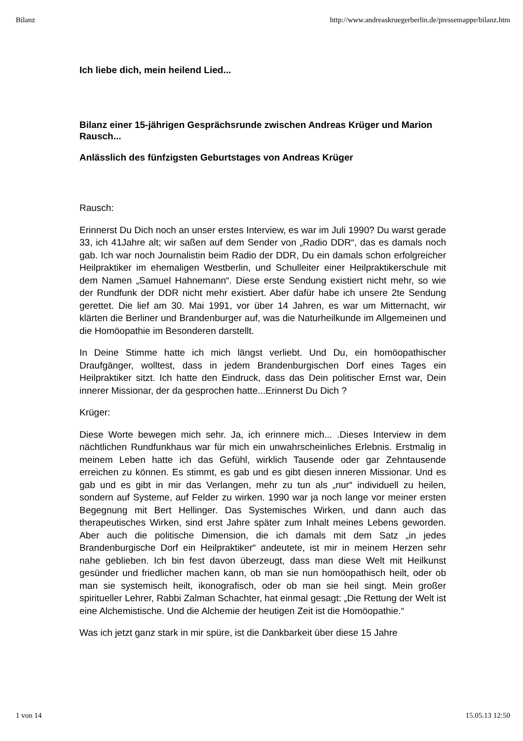Bilanz http://www.andreaskruegerberlin.de/pressemappe/bilanz.htm
Ich liebe dich, mein heilend Lied...
Bilanz einer 15-jährigen Gesprächsrunde zwischen Andreas Krüger und Marion Rausch...
Anlässlich des fünfzigsten Geburtstages von Andreas Krüger
Rausch:
Erinnerst Du Dich noch an unser erstes Interview, es war im Juli 1990? Du warst gerade 33, ich 41Jahre alt; wir saßen auf dem Sender von „Radio DDR“, das es damals noch gab. Ich war noch Journalistin beim Radio der DDR, Du ein damals schon erfolgreicher Heilpraktiker im ehemaligen Westberlin, und Schulleiter einer Heilpraktikerschule mit dem Namen „Samuel Hahnemann“. Diese erste Sendung existiert nicht mehr, so wie der Rundfunk der DDR nicht mehr existiert. Aber dafür habe ich unsere 2te Sendung gerettet. Die lief am 30. Mai 1991, vor über 14 Jahren, es war um Mitternacht, wir klärten die Berliner und Brandenburger auf, was die Naturheilkunde im Allgemeinen und die Homöopathie im Besonderen darstellt.
In Deine Stimme hatte ich mich längst verliebt. Und Du, ein homöopathischer Draufgänger, wolltest, dass in jedem Brandenburgischen Dorf eines Tages ein Heilpraktiker sitzt. Ich hatte den Eindruck, dass das Dein politischer Ernst war, Dein innerer Missionar, der da gesprochen hatte...Erinnerst Du Dich ?
Krüger:
Diese Worte bewegen mich sehr. Ja, ich erinnere mich... .Dieses Interview in dem nächtlichen Rundfunkhaus war für mich ein unwahrscheinliches Erlebnis. Erstmalig in meinem Leben hatte ich das Gefühl, wirklich Tausende oder gar Zehntausende erreichen zu können. Es stimmt, es gab und es gibt diesen inneren Missionar. Und es gab und es gibt in mir das Verlangen, mehr zu tun als „nur“ individuell zu heilen, sondern auf Systeme, auf Felder zu wirken. 1990 war ja noch lange vor meiner ersten Begegnung mit Bert Hellinger. Das Systemisches Wirken, und dann auch das therapeutisches Wirken, sind erst Jahre später zum Inhalt meines Lebens geworden. Aber auch die politische Dimension, die ich damals mit dem Satz „in jedes Brandenburgische Dorf ein Heilpraktiker“ andeutete, ist mir in meinem Herzen sehr nahe geblieben. Ich bin fest davon überzeugt, dass man diese Welt mit Heilkunst gesünder und friedlicher machen kann, ob man sie nun homöopathisch heilt, oder ob man sie systemisch heilt, ikonografisch, oder ob man sie heil singt. Mein großer spiritueller Lehrer, Rabbi Zalman Schachter, hat einmal gesagt: „Die Rettung der Welt ist eine Alchemistische. Und die Alchemie der heutigen Zeit ist die Homöopathie.“
Was ich jetzt ganz stark in mir spüre, ist die Dankbarkeit über diese 15 Jahre
1 von 14 15.05.13 12:50